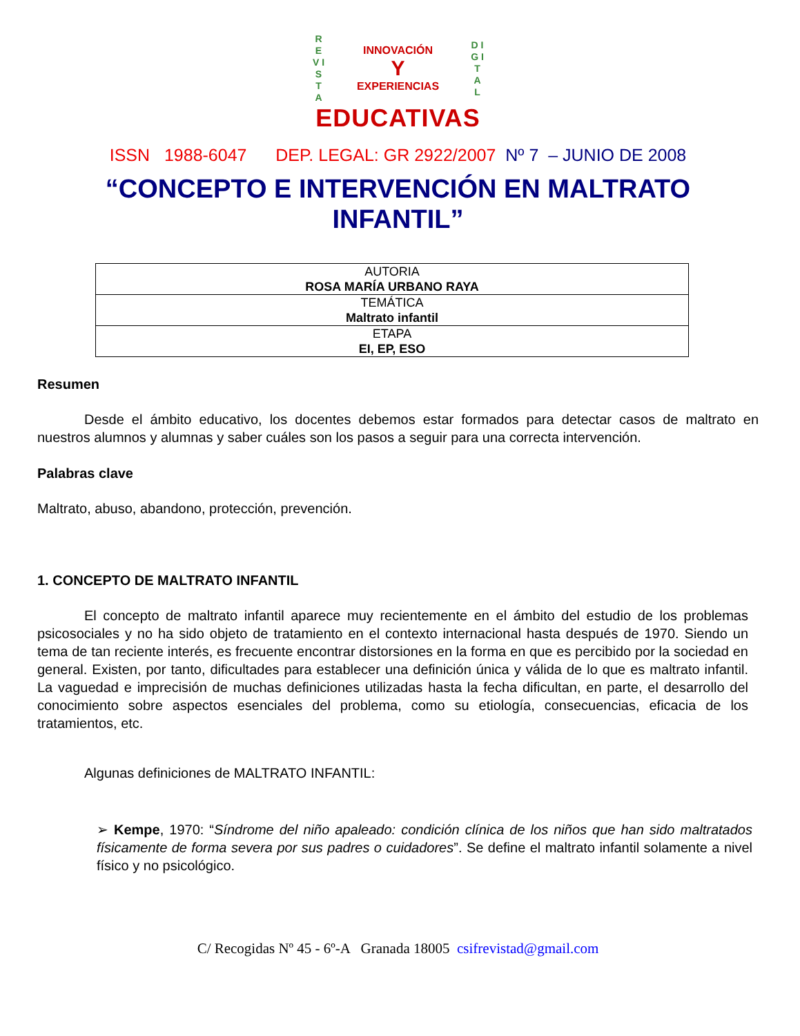R E V I S T A
INNOVACIÓN
Y
EXPERIENCIAS
D I G I T A L
EDUCATIVAS
ISSN 1988-6047 DEP. LEGAL: GR 2922/2007 Nº 7 – JUNIO DE 2008
“CONCEPTO E INTERVENCIÓN EN MALTRATO INFANTIL”
| AUTORIA ROSA MARÍA URBANO RAYA |
| TEMÁTICA Maltrato infantil |
| ETAPA EI, EP, ESO |
Resumen
Desde el ámbito educativo, los docentes debemos estar formados para detectar casos de maltrato en nuestros alumnos y alumnas y saber cuáles son los pasos a seguir para una correcta intervención.
Palabras clave
Maltrato, abuso, abandono, protección, prevención.
1. CONCEPTO DE MALTRATO INFANTIL
El concepto de maltrato infantil aparece muy recientemente en el ámbito del estudio de los problemas psicosociales y no ha sido objeto de tratamiento en el contexto internacional hasta después de 1970. Siendo un tema de tan reciente interés, es frecuente encontrar distorsiones en la forma en que es percibido por la sociedad en general. Existen, por tanto, dificultades para establecer una definición única y válida de lo que es maltrato infantil. La vaguedad e imprecisión de muchas definiciones utilizadas hasta la fecha dificultan, en parte, el desarrollo del conocimiento sobre aspectos esenciales del problema, como su etiología, consecuencias, eficacia de los tratamientos, etc.
Algunas definiciones de MALTRATO INFANTIL:
➢ Kempe, 1970: “Síndrome del niño apaleado: condición clínica de los niños que han sido maltratados físicamente de forma severa por sus padres o cuidadores”. Se define el maltrato infantil solamente a nivel físico y no psicológico.
C/ Recogidas Nº 45 - 6º-A Granada 18005 csifrevistad@gmail.com